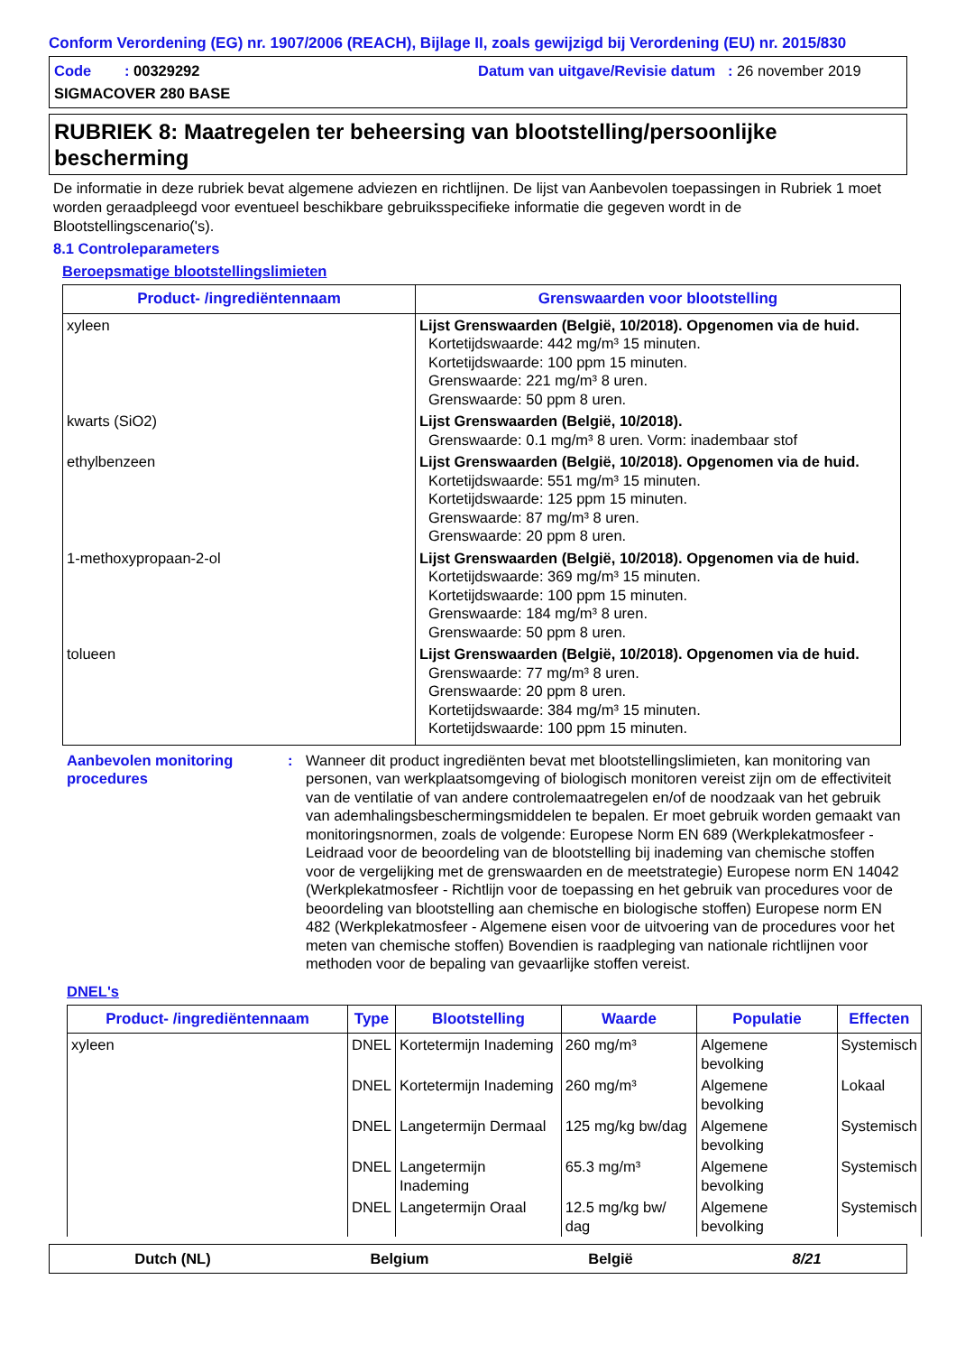Conform Verordening (EG) nr. 1907/2006 (REACH), Bijlage II, zoals gewijzigd bij Verordening (EU) nr. 2015/830
Code : 00329292
Datum van uitgave/Revisie datum : 26 november 2019
SIGMACOVER 280 BASE
RUBRIEK 8: Maatregelen ter beheersing van blootstelling/persoonlijke bescherming
De informatie in deze rubriek bevat algemene adviezen en richtlijnen. De lijst van Aanbevolen toepassingen in Rubriek 1 moet worden geraadpleegd voor eventueel beschikbare gebruiksspecifieke informatie die gegeven wordt in de Blootstellingscenario('s).
8.1 Controleparameters
Beroepsmatige blootstellingslimieten
| Product- /ingrediëntennaam | Grenswaarden voor blootstelling |
| --- | --- |
| xyleen | Lijst Grenswaarden (België, 10/2018). Opgenomen via de huid. Kortetijdswaarde: 442 mg/m³ 15 minuten. Kortetijdswaarde: 100 ppm 15 minuten. Grenswaarde: 221 mg/m³ 8 uren. Grenswaarde: 50 ppm 8 uren. |
| kwarts (SiO2) | Lijst Grenswaarden (België, 10/2018). Grenswaarde: 0.1 mg/m³ 8 uren. Vorm: inadembaar stof |
| ethylbenzeen | Lijst Grenswaarden (België, 10/2018). Opgenomen via de huid. Kortetijdswaarde: 551 mg/m³ 15 minuten. Kortetijdswaarde: 125 ppm 15 minuten. Grenswaarde: 87 mg/m³ 8 uren. Grenswaarde: 20 ppm 8 uren. |
| 1-methoxypropaan-2-ol | Lijst Grenswaarden (België, 10/2018). Opgenomen via de huid. Kortetijdswaarde: 369 mg/m³ 15 minuten. Kortetijdswaarde: 100 ppm 15 minuten. Grenswaarde: 184 mg/m³ 8 uren. Grenswaarde: 50 ppm 8 uren. |
| tolueen | Lijst Grenswaarden (België, 10/2018). Opgenomen via de huid. Grenswaarde: 77 mg/m³ 8 uren. Grenswaarde: 20 ppm 8 uren. Kortetijdswaarde: 384 mg/m³ 15 minuten. Kortetijdswaarde: 100 ppm 15 minuten. |
Aanbevolen monitoring procedures
: Wanneer dit product ingrediënten bevat met blootstellingslimieten, kan monitoring van personen, van werkplaatsomgeving of biologisch monitoren vereist zijn om de effectiviteit van de ventilatie of van andere controlemaatregelen en/of de noodzaak van het gebruik van ademhalingsbeschermingsmiddelen te bepalen. Er moet gebruik worden gemaakt van monitoringsnormen, zoals de volgende: Europese Norm EN 689 (Werkplekatmosfeer - Leidraad voor de beoordeling van de blootstelling bij inademing van chemische stoffen voor de vergelijking met de grenswaarden en de meetstrategie) Europese norm EN 14042 (Werkplekatmosfeer - Richtlijn voor de toepassing en het gebruik van procedures voor de beoordeling van blootstelling aan chemische en biologische stoffen) Europese norm EN 482 (Werkplekatmosfeer - Algemene eisen voor de uitvoering van de procedures voor het meten van chemische stoffen) Bovendien is raadpleging van nationale richtlijnen voor methoden voor de bepaling van gevaarlijke stoffen vereist.
DNEL's
| Product- /ingrediëntennaam | Type | Blootstelling | Waarde | Populatie | Effecten |
| --- | --- | --- | --- | --- | --- |
| xyleen | DNEL | Kortetermijn Inademing | 260 mg/m³ | Algemene bevolking | Systemisch |
| | DNEL | Kortetermijn Inademing | 260 mg/m³ | Algemene bevolking | Lokaal |
| | DNEL | Langetermijn Dermaal | 125 mg/kg bw/dag | Algemene bevolking | Systemisch |
| | DNEL | Langetermijn Inademing | 65.3 mg/m³ | Algemene bevolking | Systemisch |
| | DNEL | Langetermijn Oraal | 12.5 mg/kg bw/ dag | Algemene bevolking | Systemisch |
Dutch (NL) Belgium België 8/21